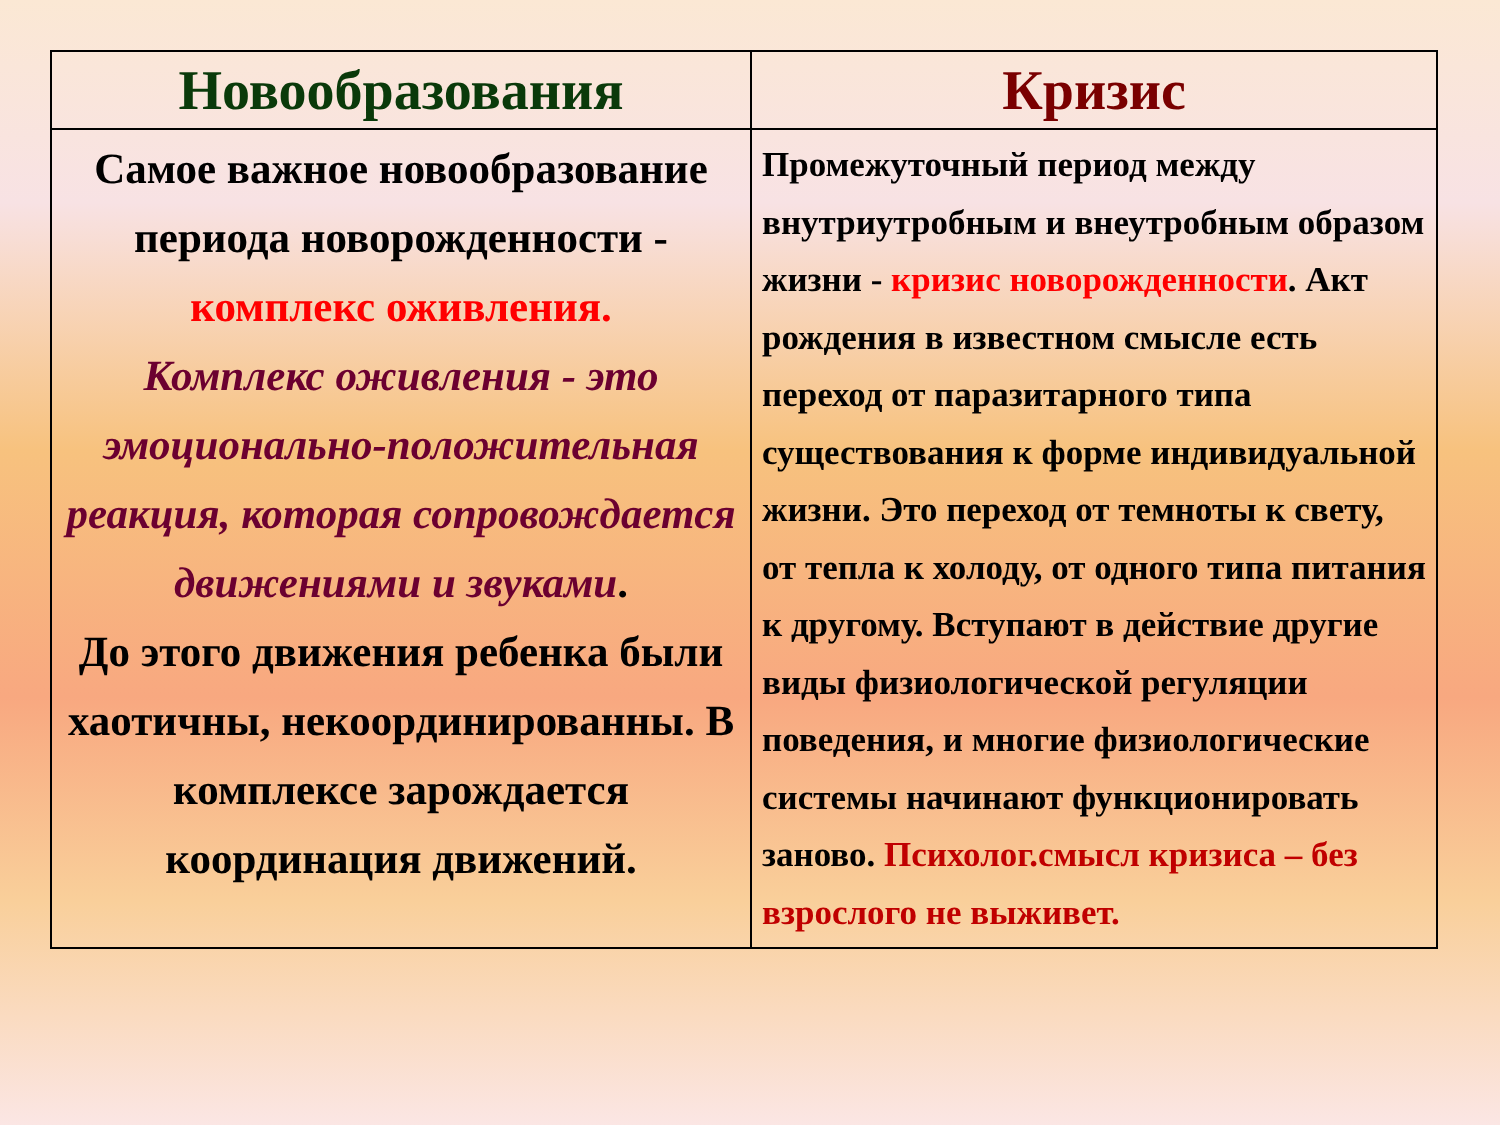| Новообразования | Кризис |
| --- | --- |
| Самое важное новообразование периода новорожденности - комплекс оживления. Комплекс оживления - это эмоционально-положительная реакция, которая сопровождается движениями и звуками . До этого движения ребенка были хаотичны, некоординированны. В комплексе зарождается координация движений. | Промежуточный период между внутриутробным и внеутробным образом жизни - кризис новорожденности . Акт рождения в известном смысле есть переход от паразитарного типа существования к форме индивидуальной жизни. Это переход от темноты к свету, от тепла к холоду, от одного типа питания к другому. Вступают в действие другие виды физиологической регуляции поведения, и многие физиологические системы начинают функционировать заново. Психолог.смысл кризиса – без взрослого не выживет. |